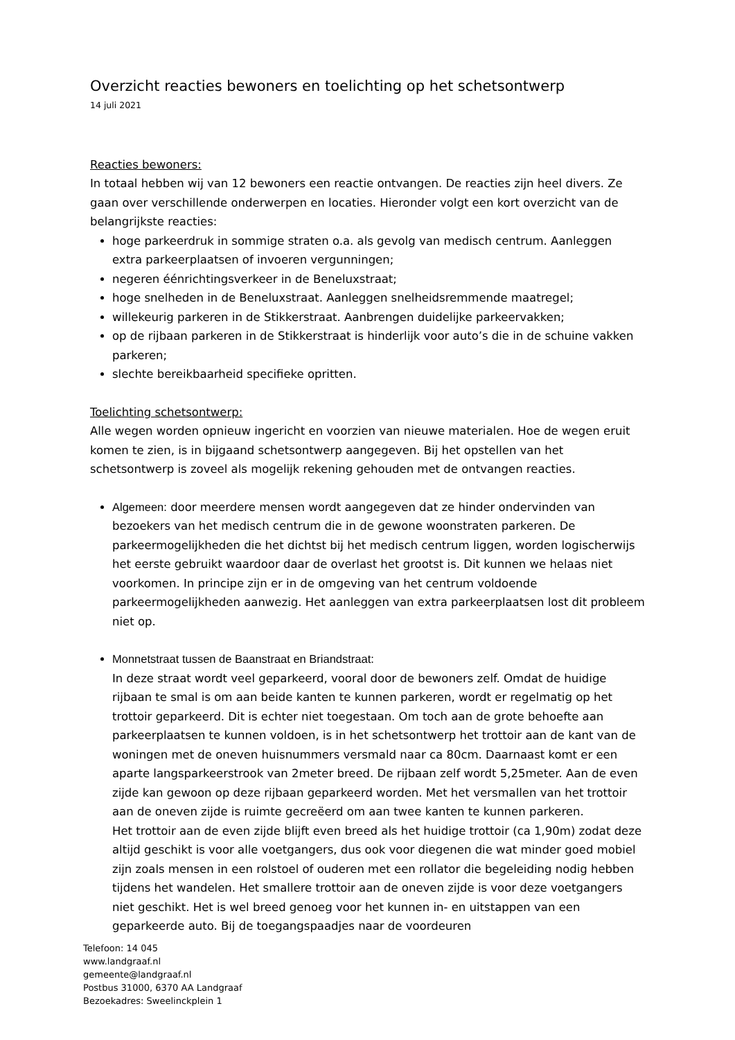Overzicht reacties bewoners en toelichting op het schetsontwerp
14 juli 2021
Reacties bewoners:
In totaal hebben wij van 12 bewoners een reactie ontvangen. De reacties zijn heel divers. Ze gaan over verschillende onderwerpen en locaties. Hieronder volgt een kort overzicht van de belangrijkste reacties:
hoge parkeerdruk in sommige straten o.a. als gevolg van medisch centrum. Aanleggen extra parkeerplaatsen of invoeren vergunningen;
negeren éénrichtingsverkeer in de Beneluxstraat;
hoge snelheden in de Beneluxstraat. Aanleggen snelheidsremmende maatregel;
willekeurig parkeren in de Stikkerstraat. Aanbrengen duidelijke parkeervakken;
op de rijbaan parkeren in de Stikkerstraat is hinderlijk voor auto’s die in de schuine vakken parkeren;
slechte bereikbaarheid specifieke opritten.
Toelichting schetsontwerp:
Alle wegen worden opnieuw ingericht en voorzien van nieuwe materialen. Hoe de wegen eruit komen te zien, is in bijgaand schetsontwerp aangegeven. Bij het opstellen van het schetsontwerp is zoveel als mogelijk rekening gehouden met de ontvangen reacties.
Algemeen: door meerdere mensen wordt aangegeven dat ze hinder ondervinden van bezoekers van het medisch centrum die in de gewone woonstraten parkeren. De parkeermogelijkheden die het dichtst bij het medisch centrum liggen, worden logischerwijs het eerste gebruikt waardoor daar de overlast het grootst is. Dit kunnen we helaas niet voorkomen. In principe zijn er in de omgeving van het centrum voldoende parkeermogelijkheden aanwezig. Het aanleggen van extra parkeerplaatsen lost dit probleem niet op.
Monnetstraat tussen de Baanstraat en Briandstraat:
In deze straat wordt veel geparkeerd, vooral door de bewoners zelf. Omdat de huidige rijbaan te smal is om aan beide kanten te kunnen parkeren, wordt er regelmatig op het trottoir geparkeerd. Dit is echter niet toegestaan. Om toch aan de grote behoefte aan parkeerplaatsen te kunnen voldoen, is in het schetsontwerp het trottoir aan de kant van de woningen met de oneven huisnummers versmald naar ca 80cm. Daarnaast komt er een aparte langsparkeerstrook van 2meter breed. De rijbaan zelf wordt 5,25meter. Aan de even zijde kan gewoon op deze rijbaan geparkeerd worden. Met het versmallen van het trottoir aan de oneven zijde is ruimte gecreëerd om aan twee kanten te kunnen parkeren.
Het trottoir aan de even zijde blijft even breed als het huidige trottoir (ca 1,90m) zodat deze altijd geschikt is voor alle voetgangers, dus ook voor diegenen die wat minder goed mobiel zijn zoals mensen in een rolstoel of ouderen met een rollator die begeleiding nodig hebben tijdens het wandelen. Het smallere trottoir aan de oneven zijde is voor deze voetgangers niet geschikt. Het is wel breed genoeg voor het kunnen in- en uitstappen van een geparkeerde auto. Bij de toegangspaadjes naar de voordeuren
Telefoon: 14 045
www.landgraaf.nl
gemeente@landgraaf.nl
Postbus 31000, 6370 AA Landgraaf
Bezoekadres: Sweelinckplein 1